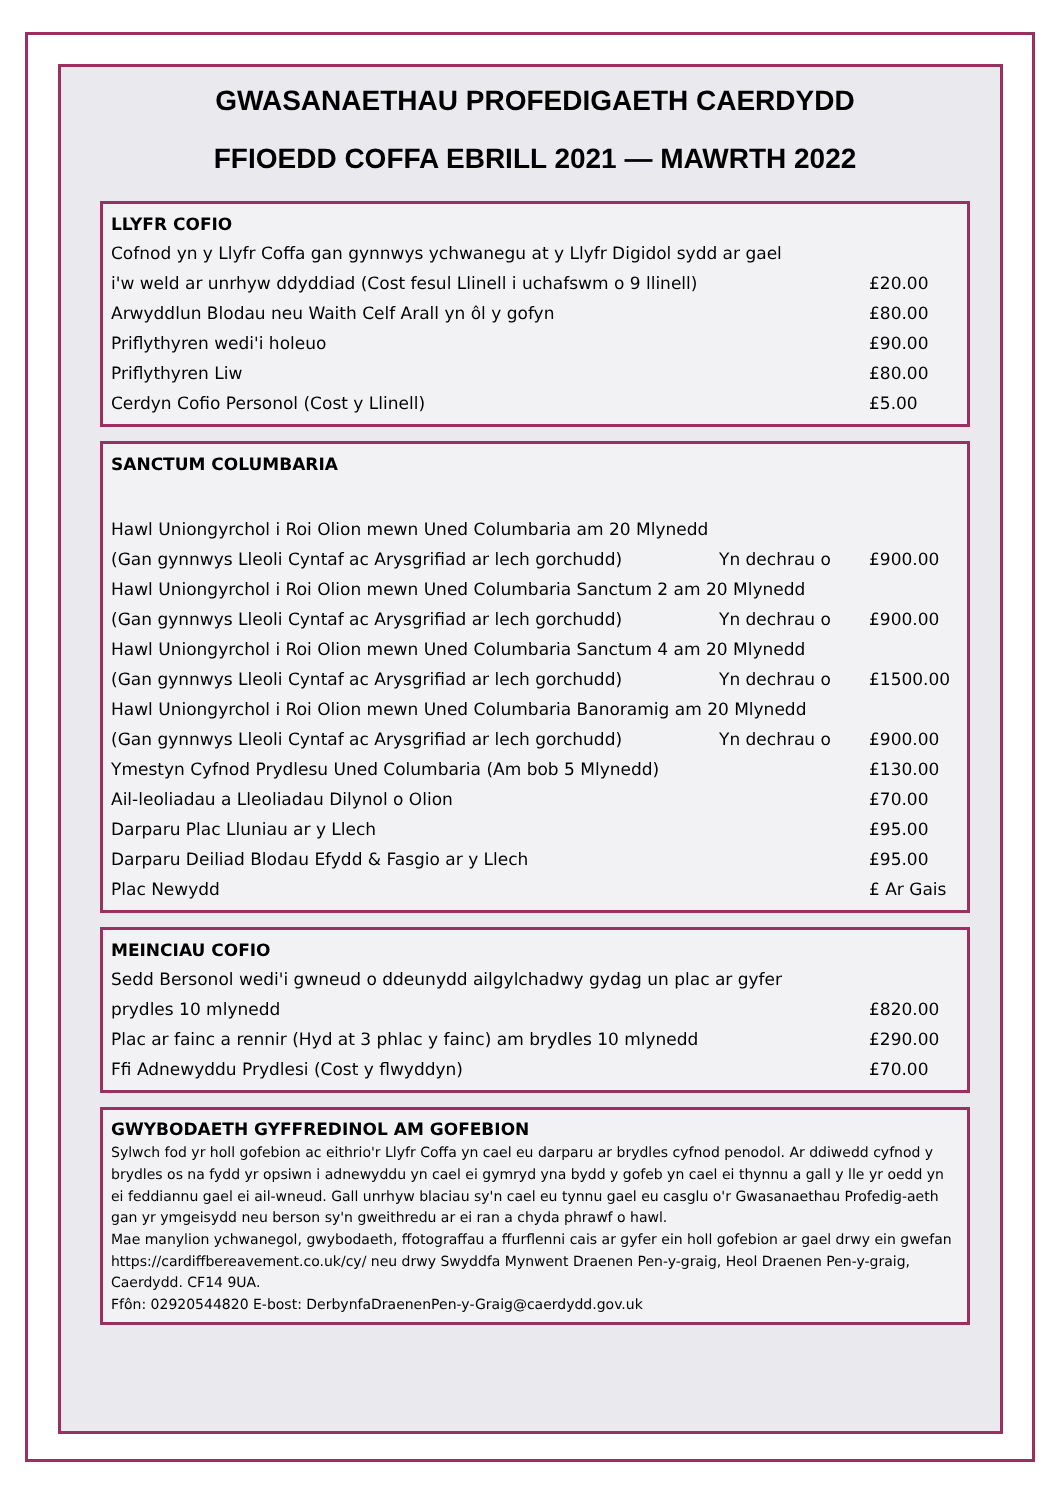GWASANAETHAU PROFEDIGAETH CAERDYDD
FFIOEDD COFFA EBRILL 2021 — MAWRTH 2022
| LLYFR COFIO | |
| --- | --- |
| Cofnod yn y Llyfr Coffa gan gynnwys ychwanegu at y Llyfr Digidol sydd ar gael | |
| i'w weld ar unrhyw ddyddiad (Cost fesul Llinell i uchafswm o 9 llinell) | £20.00 |
| Arwyddlun Blodau neu Waith Celf Arall yn ôl y gofyn | £80.00 |
| Priflythyren wedi'i holeuo | £90.00 |
| Priflythyren Liw | £80.00 |
| Cerdyn Cofio Personol (Cost y Llinell) | £5.00 |
| SANCTUM COLUMBARIA | | |
| --- | --- | --- |
| Hawl Uniongyrchol i Roi Olion mewn Uned Columbaria am 20 Mlynedd | | |
| (Gan gynnwys Lleoli Cyntaf ac Arysgrifiad ar lech gorchudd) | Yn dechrau o | £900.00 |
| Hawl Uniongyrchol i Roi Olion mewn Uned Columbaria Sanctum 2 am 20 Mlynedd | | |
| (Gan gynnwys Lleoli Cyntaf ac Arysgrifiad ar lech gorchudd) | Yn dechrau o | £900.00 |
| Hawl Uniongyrchol i Roi Olion mewn Uned Columbaria Sanctum 4 am 20 Mlynedd | | |
| (Gan gynnwys Lleoli Cyntaf ac Arysgrifiad ar lech gorchudd) | Yn dechrau o | £1500.00 |
| Hawl Uniongyrchol i Roi Olion mewn Uned Columbaria Banoramig am 20 Mlynedd | | |
| (Gan gynnwys Lleoli Cyntaf ac Arysgrifiad ar lech gorchudd) | Yn dechrau o | £900.00 |
| Ymestyn Cyfnod Prydlesu Uned Columbaria (Am bob 5 Mlynedd) | | £130.00 |
| Ail-leoliadau a Lleoliadau Dilynol o Olion | | £70.00 |
| Darparu Plac Lluniau ar y Llech | | £95.00 |
| Darparu Deiliad Blodau Efydd & Fasgio ar y Llech | | £95.00 |
| Plac Newydd | | £ Ar Gais |
| MEINCIAU COFIO | |
| --- | --- |
| Sedd Bersonol wedi'i gwneud o ddeunydd ailgylchadwy gydag un plac ar gyfer | |
| prydles 10 mlynedd | £820.00 |
| Plac ar fainc a rennir (Hyd at 3 phlac y fainc) am brydles 10 mlynedd | £290.00 |
| Ffi Adnewyddu Prydlesi (Cost y flwyddyn) | £70.00 |
GWYBODAETH GYFFREDINOL AM GOFEBION
Sylwch fod yr holl gofebion ac eithrio'r Llyfr Coffa yn cael eu darparu ar brydles cyfnod penodol. Ar ddiwedd cyfnod y brydles os na fydd yr opsiwn i adnewyddu yn cael ei gymryd yna bydd y gofeb yn cael ei thynnu a gall y lle yr oedd yn ei feddiannu gael ei ail-wneud. Gall unrhyw blaciau sy'n cael eu tynnu gael eu casglu o'r Gwasanaethau Profedig-aeth gan yr ymgeisydd neu berson sy'n gweithredu ar ei ran a chyda phrawf o hawl.
Mae manylion ychwanegol, gwybodaeth, ffotograffau a ffurflenni cais ar gyfer ein holl gofebion ar gael drwy ein gwefan https://cardiffbereavement.co.uk/cy/ neu drwy Swyddfa Mynwent Draenen Pen-y-graig, Heol Draenen Pen-y-graig, Caerdydd. CF14 9UA.
Ffôn: 02920544820 E-bost: DerbynfaDraenenPen-y-Graig@caerdydd.gov.uk